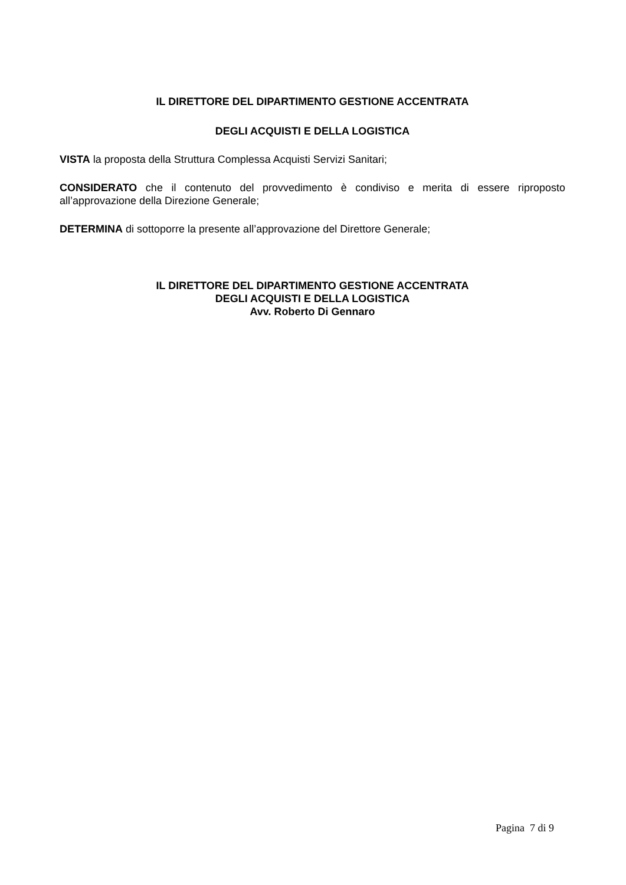IL DIRETTORE DEL DIPARTIMENTO GESTIONE ACCENTRATA
DEGLI ACQUISTI E DELLA LOGISTICA
VISTA la proposta della Struttura Complessa Acquisti Servizi Sanitari;
CONSIDERATO che il contenuto del provvedimento è condiviso e merita di essere riproposto all’approvazione della Direzione Generale;
DETERMINA di sottoporre la presente all’approvazione del Direttore Generale;
IL DIRETTORE DEL DIPARTIMENTO GESTIONE ACCENTRATA
DEGLI ACQUISTI E DELLA LOGISTICA
Avv. Roberto Di Gennaro
Pagina 7 di 9